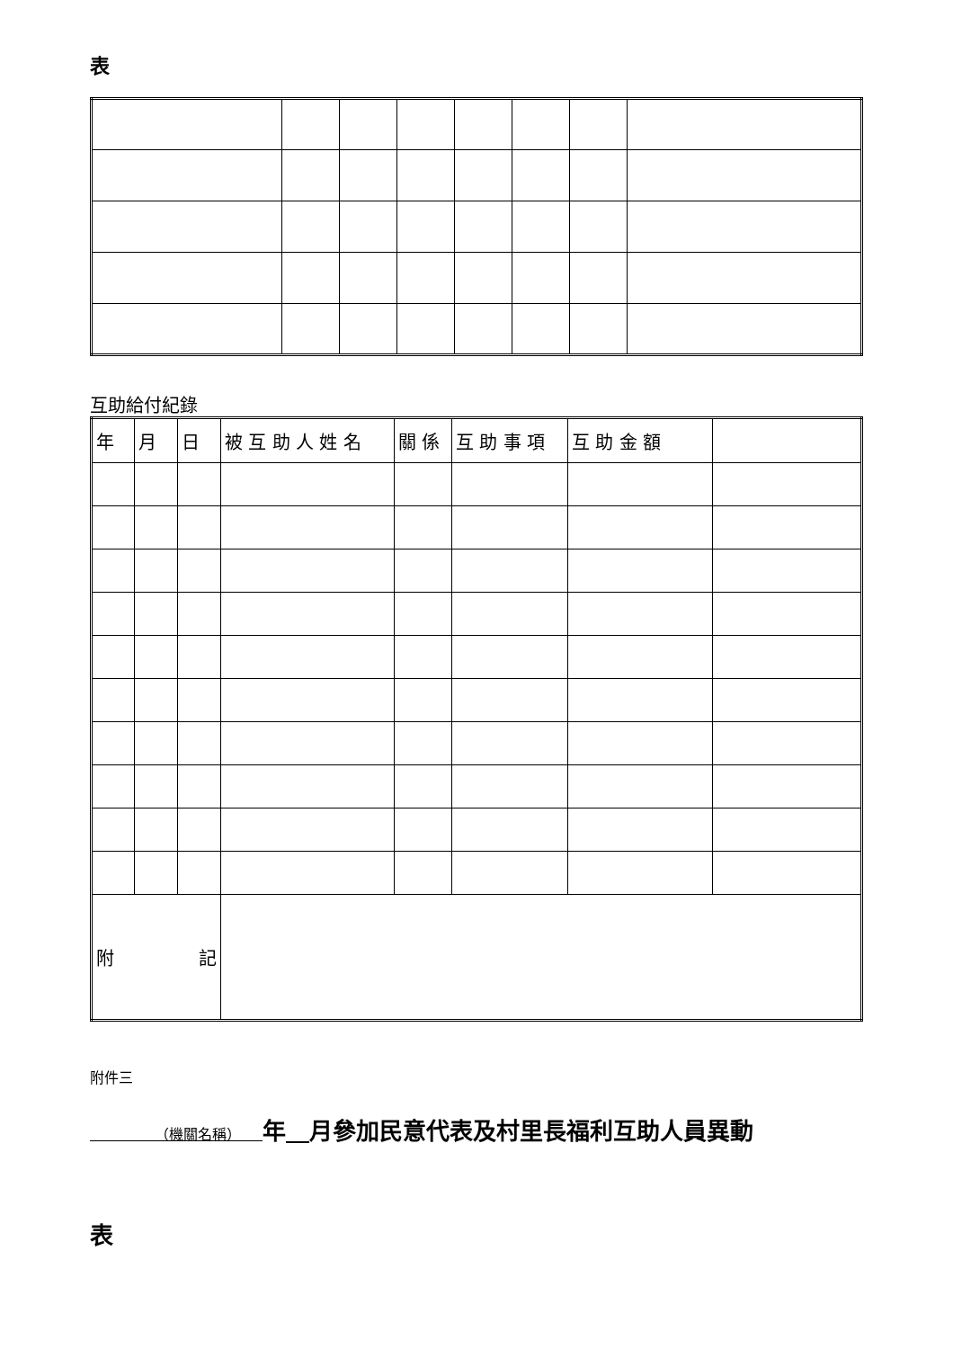表
互助給付紀錄
| 年 | 月 | 日 | 被 互 助 人 姓 名 | 關 係 | 互 助 事 項 | 互 助 金 額 | |
| --- | --- | --- | --- | --- | --- | --- | --- |
| 附 記 | | | | | | | |
附件三
　　　　　（機關名稱）　　年　 月參加民意代表及村里長福利互助人員異動
表